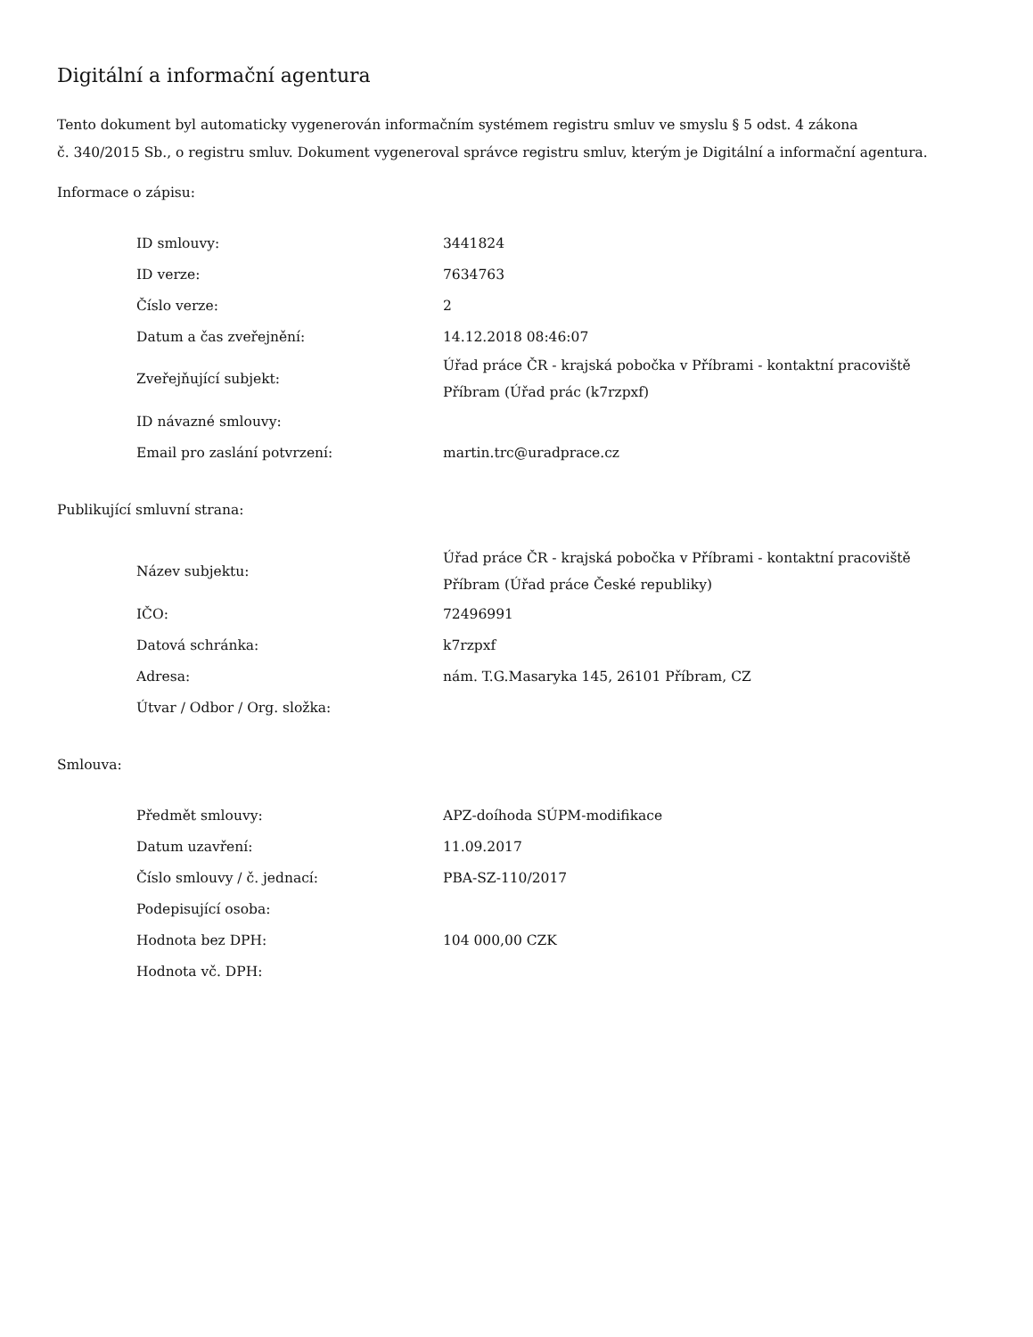Digitální a informační agentura
Tento dokument byl automaticky vygenerován informačním systémem registru smluv ve smyslu § 5 odst. 4 zákona
č. 340/2015 Sb., o registru smluv. Dokument vygeneroval správce registru smluv, kterým je Digitální a informační agentura.
Informace o zápisu:
| ID smlouvy: | 3441824 |
| ID verze: | 7634763 |
| Číslo verze: | 2 |
| Datum a čas zveřejnění: | 14.12.2018 08:46:07 |
| Zveřejňující subjekt: | Úřad práce ČR - krajská pobočka v Příbrami - kontaktní pracoviště Příbram (Úřad prác (k7rzpxf) |
| ID návazné smlouvy: | |
| Email pro zaslání potvrzení: | martin.trc@uradprace.cz |
Publikující smluvní strana:
| Název subjektu: | Úřad práce ČR - krajská pobočka v Příbrami - kontaktní pracoviště Příbram (Úřad práce České republiky) |
| IČO: | 72496991 |
| Datová schránka: | k7rzpxf |
| Adresa: | nám. T.G.Masaryka 145, 26101 Příbram, CZ |
| Útvar / Odbor / Org. složka: | |
Smlouva:
| Předmět smlouvy: | APZ-doíhoda SÚPM-modifikace |
| Datum uzavření: | 11.09.2017 |
| Číslo smlouvy / č. jednací: | PBA-SZ-110/2017 |
| Podepisující osoba: | |
| Hodnota bez DPH: | 104 000,00 CZK |
| Hodnota vč. DPH: | |